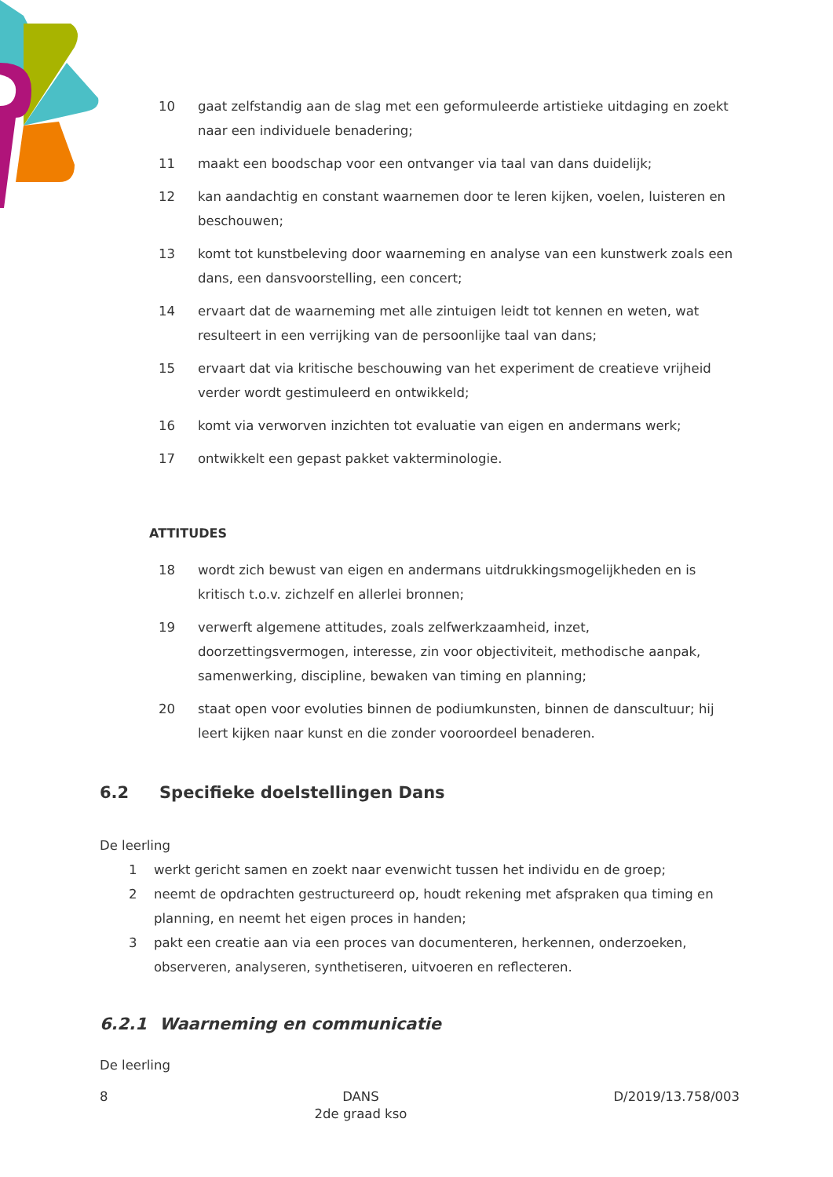10 gaat zelfstandig aan de slag met een geformuleerde artistieke uitdaging en zoekt naar een individuele benadering;
11 maakt een boodschap voor een ontvanger via taal van dans duidelijk;
12 kan aandachtig en constant waarnemen door te leren kijken, voelen, luisteren en beschouwen;
13 komt tot kunstbeleving door waarneming en analyse van een kunstwerk zoals een dans, een dansvoorstelling, een concert;
14 ervaart dat de waarneming met alle zintuigen leidt tot kennen en weten, wat resulteert in een verrijking van de persoonlijke taal van dans;
15 ervaart dat via kritische beschouwing van het experiment de creatieve vrijheid verder wordt gestimuleerd en ontwikkeld;
16 komt via verworven inzichten tot evaluatie van eigen en andermans werk;
17 ontwikkelt een gepast pakket vakterminologie.
ATTITUDES
18 wordt zich bewust van eigen en andermans uitdrukkingsmogelijkheden en is kritisch t.o.v. zichzelf en allerlei bronnen;
19 verwerft algemene attitudes, zoals zelfwerkzaamheid, inzet, doorzettingsvermogen, interesse, zin voor objectiviteit, methodische aanpak, samenwerking, discipline, bewaken van timing en planning;
20 staat open voor evoluties binnen de podiumkunsten, binnen de danscultuur; hij leert kijken naar kunst en die zonder vooroordeel benaderen.
6.2 Specifieke doelstellingen Dans
De leerling
1 werkt gericht samen en zoekt naar evenwicht tussen het individu en de groep;
2 neemt de opdrachten gestructureerd op, houdt rekening met afspraken qua timing en planning, en neemt het eigen proces in handen;
3 pakt een creatie aan via een proces van documenteren, herkennen, onderzoeken, observeren, analyseren, synthetiseren, uitvoeren en reflecteren.
6.2.1 Waarneming en communicatie
De leerling
8 DANS
2de graad kso D/2019/13.758/003